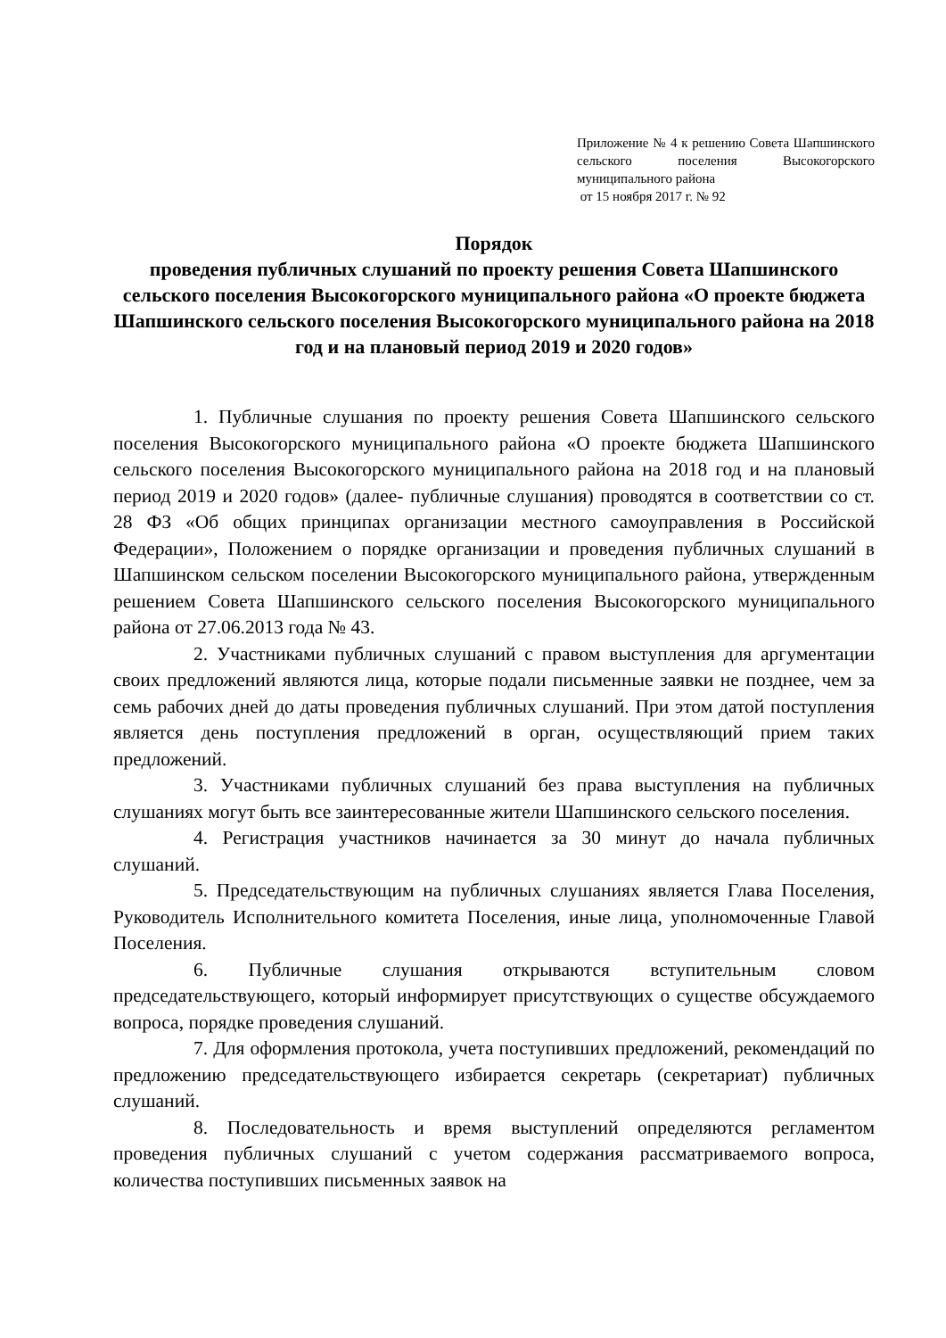Приложение № 4 к решению Совета Шапшинского сельского поселения Высокогорского муниципального района
от 15 ноября 2017 г. № 92
Порядок
проведения публичных слушаний по проекту решения Совета Шапшинского сельского поселения Высокогорского муниципального района «О проекте бюджета Шапшинского сельского поселения Высокогорского муниципального района на 2018 год и на плановый период 2019 и 2020 годов»
1. Публичные слушания по проекту решения Совета Шапшинского сельского поселения Высокогорского муниципального района «О проекте бюджета Шапшинского сельского поселения Высокогорского муниципального района на 2018 год и на плановый период 2019 и 2020 годов» (далее- публичные слушания) проводятся в соответствии со ст. 28 ФЗ «Об общих принципах организации местного самоуправления в Российской Федерации», Положением о порядке организации и проведения публичных слушаний в Шапшинском сельском поселении Высокогорского муниципального района, утвержденным решением Совета Шапшинского сельского поселения Высокогорского муниципального района от 27.06.2013 года № 43.
2. Участниками публичных слушаний с правом выступления для аргументации своих предложений являются лица, которые подали письменные заявки не позднее, чем за семь рабочих дней до даты проведения публичных слушаний. При этом датой поступления является день поступления предложений в орган, осуществляющий прием таких предложений.
3. Участниками публичных слушаний без права выступления на публичных слушаниях могут быть все заинтересованные жители Шапшинского сельского поселения.
4. Регистрация участников начинается за 30 минут до начала публичных слушаний.
5. Председательствующим на публичных слушаниях является Глава Поселения, Руководитель Исполнительного комитета Поселения, иные лица, уполномоченные Главой Поселения.
6. Публичные слушания открываются вступительным словом председательствующего, который информирует присутствующих о существе обсуждаемого вопроса, порядке проведения слушаний.
7. Для оформления протокола, учета поступивших предложений, рекомендаций по предложению председательствующего избирается секретарь (секретариат) публичных слушаний.
8. Последовательность и время выступлений определяются регламентом проведения публичных слушаний с учетом содержания рассматриваемого вопроса, количества поступивших письменных заявок на